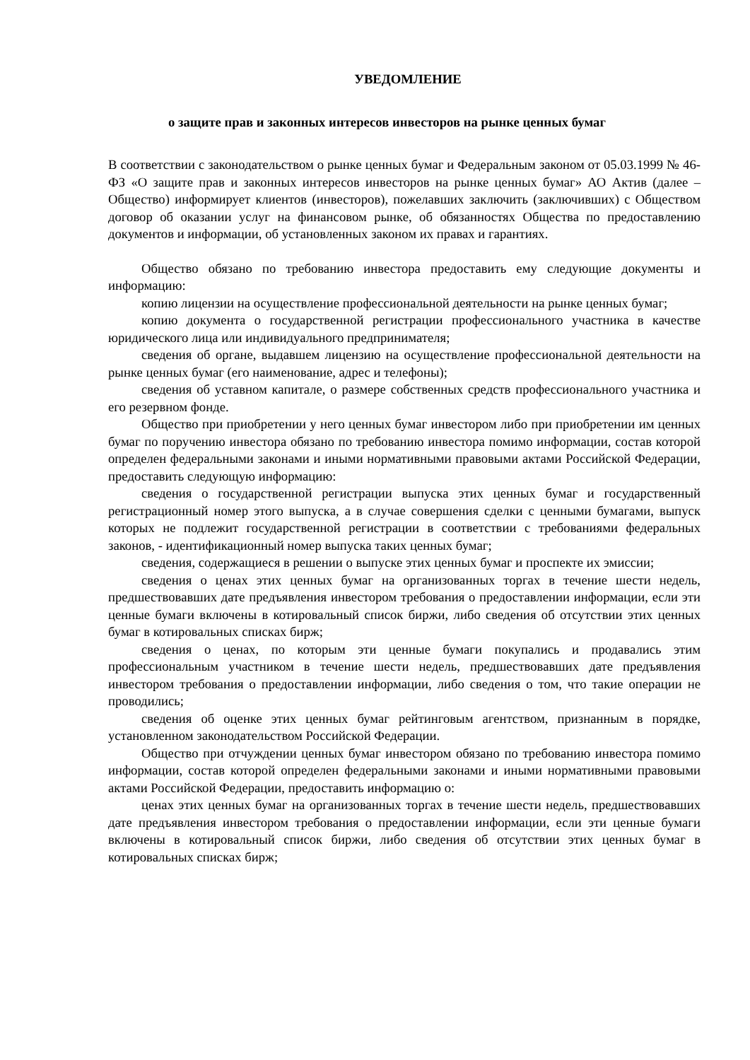УВЕДОМЛЕНИЕ
о защите прав и законных интересов инвесторов на рынке ценных бумаг
В соответствии с законодательством о рынке ценных бумаг и Федеральным законом от 05.03.1999 № 46-ФЗ «О защите прав и законных интересов инвесторов на рынке ценных бумаг» АО Актив (далее – Общество) информирует клиентов (инвесторов), пожелавших заключить (заключивших) с Обществом договор об оказании услуг на финансовом рынке, об обязанностях Общества по предоставлению документов и информации, об установленных законом их правах и гарантиях.
Общество обязано по требованию инвестора предоставить ему следующие документы и информацию:
копию лицензии на осуществление профессиональной деятельности на рынке ценных бумаг;
копию документа о государственной регистрации профессионального участника в качестве юридического лица или индивидуального предпринимателя;
сведения об органе, выдавшем лицензию на осуществление профессиональной деятельности на рынке ценных бумаг (его наименование, адрес и телефоны);
сведения об уставном капитале, о размере собственных средств профессионального участника и его резервном фонде.
Общество при приобретении у него ценных бумаг инвестором либо при приобретении им ценных бумаг по поручению инвестора обязано по требованию инвестора помимо информации, состав которой определен федеральными законами и иными нормативными правовыми актами Российской Федерации, предоставить следующую информацию:
сведения о государственной регистрации выпуска этих ценных бумаг и государственный регистрационный номер этого выпуска, а в случае совершения сделки с ценными бумагами, выпуск которых не подлежит государственной регистрации в соответствии с требованиями федеральных законов, - идентификационный номер выпуска таких ценных бумаг;
сведения, содержащиеся в решении о выпуске этих ценных бумаг и проспекте их эмиссии;
сведения о ценах этих ценных бумаг на организованных торгах в течение шести недель, предшествовавших дате предъявления инвестором требования о предоставлении информации, если эти ценные бумаги включены в котировальный список биржи, либо сведения об отсутствии этих ценных бумаг в котировальных списках бирж;
сведения о ценах, по которым эти ценные бумаги покупались и продавались этим профессиональным участником в течение шести недель, предшествовавших дате предъявления инвестором требования о предоставлении информации, либо сведения о том, что такие операции не проводились;
сведения об оценке этих ценных бумаг рейтинговым агентством, признанным в порядке, установленном законодательством Российской Федерации.
Общество при отчуждении ценных бумаг инвестором обязано по требованию инвестора помимо информации, состав которой определен федеральными законами и иными нормативными правовыми актами Российской Федерации, предоставить информацию о:
ценах этих ценных бумаг на организованных торгах в течение шести недель, предшествовавших дате предъявления инвестором требования о предоставлении информации, если эти ценные бумаги включены в котировальный список биржи, либо сведения об отсутствии этих ценных бумаг в котировальных списках бирж;